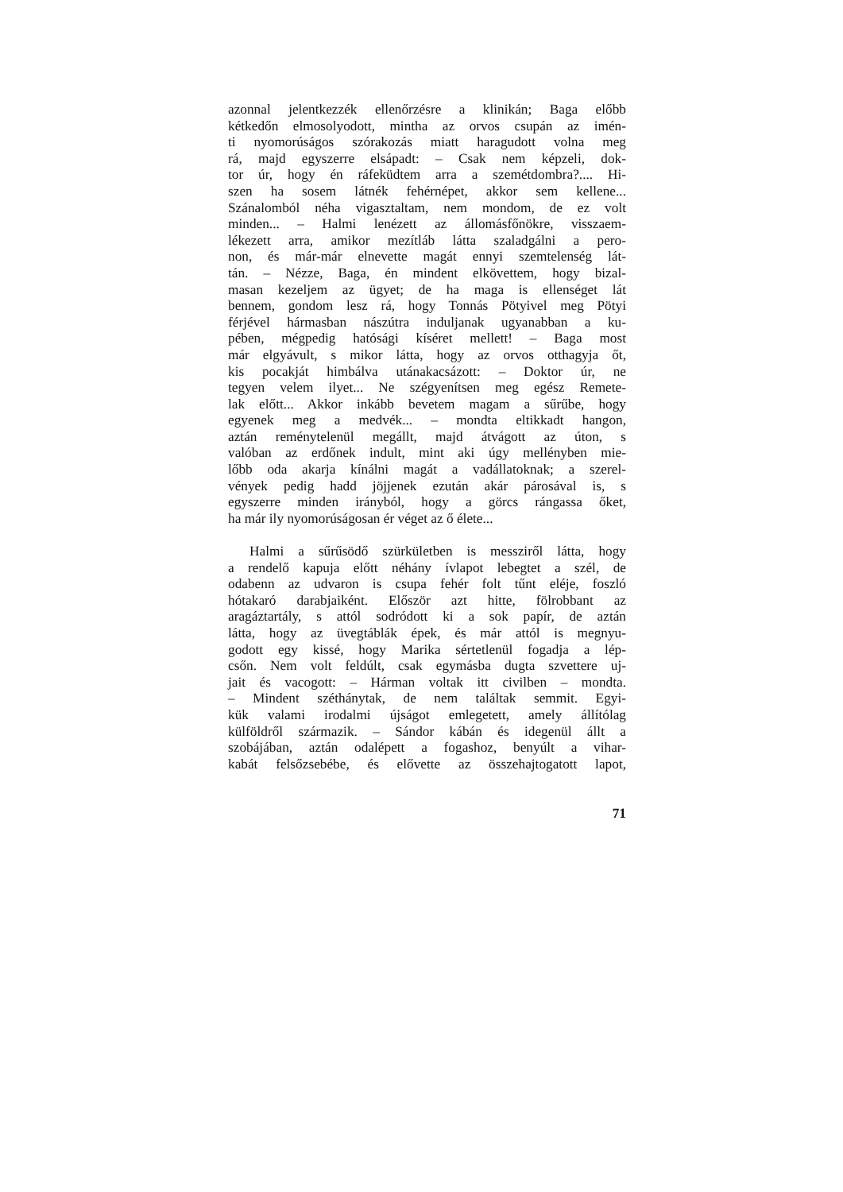azonnal jelentkezzék ellenőrzésre a klinikán; Baga előbb
kétkedőn elmosolyodott, mintha az orvos csupán az imén-
ti nyomorúságos szórakozás miatt haragudott volna meg
rá, majd egyszerre elsápadt: – Csak nem képzeli, dok-
tor úr, hogy én ráfeküdtem arra a szemétdombra?.... Hi-
szen ha sosem látnék fehérnépet, akkor sem kellene...
Szánalomból néha vigasztaltam, nem mondom, de ez volt
minden... – Halmi lenézett az állomásfőnökre, visszaem-
lékezett arra, amikor mezítláb látta szaladgálni a pero-
non, és már-már elnevette magát ennyi szemtelenség lát-
tán. – Nézze, Baga, én mindent elkövettem, hogy bizal-
masan kezeljem az ügyet; de ha maga is ellenséget lát
bennem, gondom lesz rá, hogy Tonnás Pötyivel meg Pötyi
férjével hármasban nászútra induljanak ugyanabban a ku-
pében, mégpedig hatósági kíséret mellett! – Baga most
már elgyávult, s mikor látta, hogy az orvos otthagyja őt,
kis pocakját himbálva utánakacsázott: – Doktor úr, ne
tegyen velem ilyet... Ne szégyenítsen meg egész Remete-
lak előtt... Akkor inkább bevetem magam a sűrűbe, hogy
egyenek meg a medvék... – mondta eltikkadt hangon,
aztán reménytelenül megállt, majd átvágott az úton, s
valóban az erdőnek indult, mint aki úgy mellényben mie-
lőbb oda akarja kínálni magát a vadállatoknak; a szerel-
vények pedig hadd jöjjenek ezután akár párosával is, s
egyszerre minden irányból, hogy a görcs rángassa őket,
ha már ily nyomorúságosan ér véget az ő élete...
Halmi a sűrűsödő szürkületben is messziről látta, hogy
a rendelő kapuja előtt néhány ívlapot lebegtet a szél, de
odabenn az udvaron is csupa fehér folt tűnt eléje, foszló
hótakaró darabjaiként. Először azt hitte, fölrobbant az
aragáztartály, s attól sodródott ki a sok papír, de aztán
látta, hogy az üvegtáblák épek, és már attól is megnyu-
godott egy kissé, hogy Marika sértetlenül fogadja a lép-
csőn. Nem volt feldúlt, csak egymásba dugta szvettere uj-
jait és vacogott: – Hárman voltak itt civilben – mondta.
– Mindent széthánytak, de nem találtak semmit. Egyi-
kük valami irodalmi újságot emlegetett, amely állítólag
külföldről származik. – Sándor kábán és idegenül állt a
szobájában, aztán odalépett a fogashoz, benyúlt a vihar-
kabát felsőzsebébe, és elővette az összehajtogatott lapot,
71